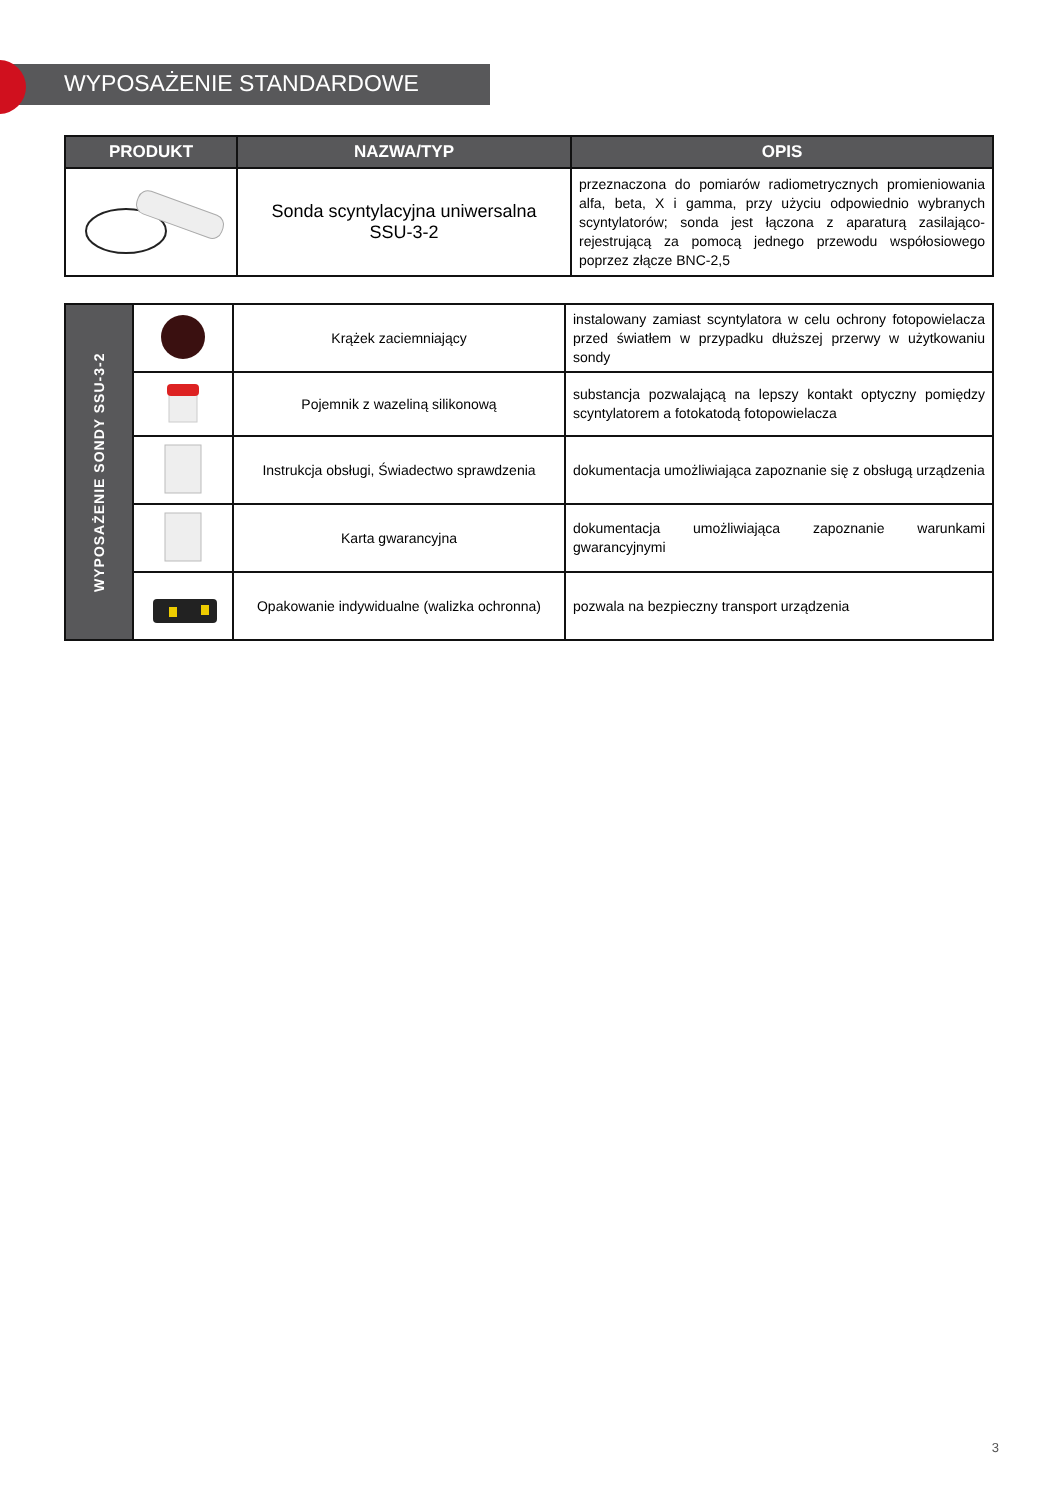WYPOSAŻENIE STANDARDOWE
| PRODUKT | NAZWA/TYP | OPIS |
| --- | --- | --- |
| | Sonda scyntylacyjna uniwersalna SSU-3-2 | przeznaczona do pomiarów radiometrycznych promieniowania alfa, beta, X i gamma, przy użyciu odpowiednio wybranych scyntylatorów; sonda jest łączona z aparaturą zasilająco-rejestrującą za pomocą jednego przewodu współosiowego poprzez złącze BNC-2,5 |
| WYPOSAŻENIE SONDY SSU-3-2 | | Krążek zaciemniający | instalowany zamiast scyntylatora w celu ochrony fotopowielacza przed światłem w przypadku dłuższej przerwy w użytkowaniu sondy |
| | | Pojemnik z wazeliną silikonową | substancja pozwalającą na lepszy kontakt optyczny pomiędzy scyntylatorem a fotokatodą fotopowielacza |
| | | Instrukcja obsługi, Świadectwo sprawdzenia | dokumentacja umożliwiająca zapoznanie się z obsługą urządzenia |
| | | Karta gwarancyjna | dokumentacja umożliwiająca zapoznanie warunkami gwarancyjnymi |
| | | Opakowanie indywidualne (walizka ochronna) | pozwala na bezpieczny transport urządzenia |
3